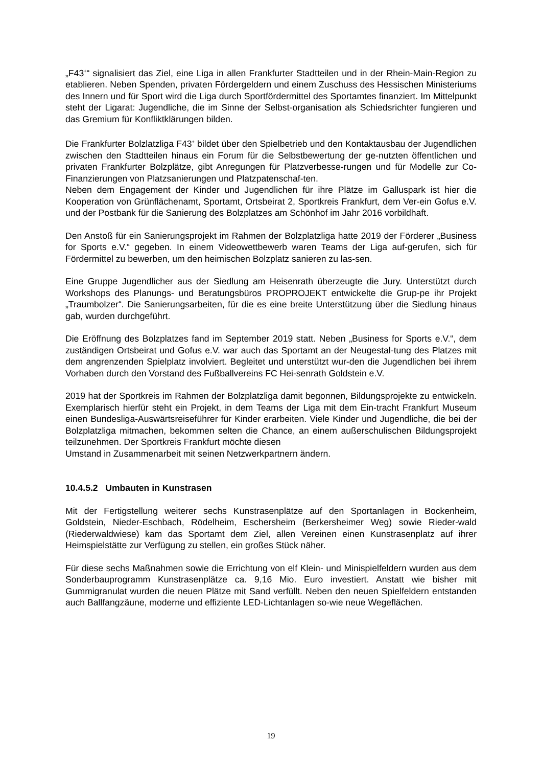„F43<sup>+</sup>“ signalisiert das Ziel, eine Liga in allen Frankfurter Stadtteilen und in der Rhein-Main-Region zu etablieren. Neben Spenden, privaten Fördergeldern und einem Zuschuss des Hessischen Ministeriums des Innern und für Sport wird die Liga durch Sportfördermittel des Sportamtes finanziert. Im Mittelpunkt steht der Ligarat: Jugendliche, die im Sinne der Selbst-organisation als Schiedsrichter fungieren und das Gremium für Konfliktklärungen bilden.
Die Frankfurter Bolzlatzliga F43<sup>+</sup> bildet über den Spielbetrieb und den Kontaktausbau der Jugendlichen zwischen den Stadtteilen hinaus ein Forum für die Selbstbewertung der ge-nutzten öffentlichen und privaten Frankfurter Bolzplätze, gibt Anregungen für Platzverbesse-rungen und für Modelle zur Co-Finanzierungen von Platzsanierungen und Platzpatenschaf-ten.
Neben dem Engagement der Kinder und Jugendlichen für ihre Plätze im Galluspark ist hier die Kooperation von Grünflächenamt, Sportamt, Ortsbeirat 2, Sportkreis Frankfurt, dem Ver-ein Gofus e.V. und der Postbank für die Sanierung des Bolzplatzes am Schönhof im Jahr 2016 vorbildhaft.
Den Anstoß für ein Sanierungsprojekt im Rahmen der Bolzplatzliga hatte 2019 der Förderer „Business for Sports e.V.“ gegeben. In einem Videowettbewerb waren Teams der Liga auf-gerufen, sich für Fördermittel zu bewerben, um den heimischen Bolzplatz sanieren zu las-sen.
Eine Gruppe Jugendlicher aus der Siedlung am Heisenrath überzeugte die Jury. Unterstützt durch Workshops des Planungs- und Beratungsbüros PROPROJEKT entwickelte die Grup-pe ihr Projekt „Traumbolzer“. Die Sanierungsarbeiten, für die es eine breite Unterstützung über die Siedlung hinaus gab, wurden durchgeführt.
Die Eröffnung des Bolzplatzes fand im September 2019 statt. Neben „Business for Sports e.V.“, dem zuständigen Ortsbeirat und Gofus e.V. war auch das Sportamt an der Neugestal-tung des Platzes mit dem angrenzenden Spielplatz involviert. Begleitet und unterstützt wur-den die Jugendlichen bei ihrem Vorhaben durch den Vorstand des Fußballvereins FC Hei-senrath Goldstein e.V.
2019 hat der Sportkreis im Rahmen der Bolzplatzliga damit begonnen, Bildungsprojekte zu entwickeln. Exemplarisch hierfür steht ein Projekt, in dem Teams der Liga mit dem Ein-tracht Frankfurt Museum einen Bundesliga-Auswärtsreiseführer für Kinder erarbeiten. Viele Kinder und Jugendliche, die bei der Bolzplatzliga mitmachen, bekommen selten die Chance, an einem außerschulischen Bildungsprojekt teilzunehmen. Der Sportkreis Frankfurt möchte diesen
Umstand in Zusammenarbeit mit seinen Netzwerkpartnern ändern.
10.4.5.2 Umbauten in Kunstrasen
Mit der Fertigstellung weiterer sechs Kunstrasenplätze auf den Sportanlagen in Bockenheim, Goldstein, Nieder-Eschbach, Rödelheim, Eschersheim (Berkersheimer Weg) sowie Rieder-wald (Riederwaldwiese) kam das Sportamt dem Ziel, allen Vereinen einen Kunstrasenplatz auf ihrer Heimspielstätte zur Verfügung zu stellen, ein großes Stück näher.
Für diese sechs Maßnahmen sowie die Errichtung von elf Klein- und Minispielfeldern wurden aus dem Sonderbauprogramm Kunstrasenplätze ca. 9,16 Mio. Euro investiert. Anstatt wie bisher mit Gummigranulat wurden die neuen Plätze mit Sand verfüllt. Neben den neuen Spielfeldern entstanden auch Ballfangzäune, moderne und effiziente LED-Lichtanlagen so-wie neue Wegeflächen.
19